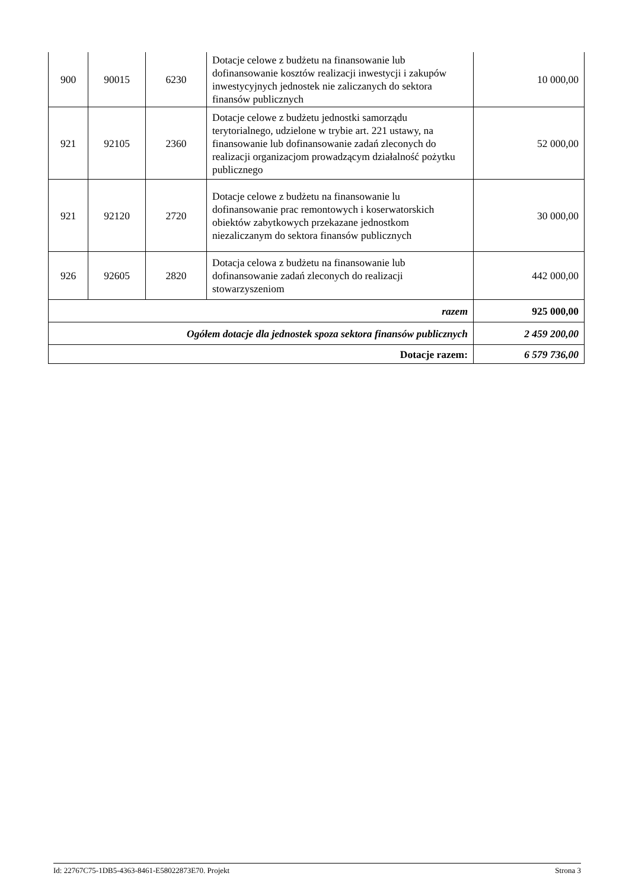| 900 | 90015 | 6230 | Dotacje celowe z budżetu na finansowanie lub dofinansowanie kosztów realizacji inwestycji i zakupów inwestycyjnych jednostek nie zaliczanych do sektora finansów publicznych | 10 000,00 |
| 921 | 92105 | 2360 | Dotacje celowe z budżetu jednostki samorządu terytorialnego, udzielone w trybie art. 221 ustawy, na finansowanie lub dofinansowanie zadań zleconych do realizacji organizacjom prowadzącym działalność pożytku publicznego | 52 000,00 |
| 921 | 92120 | 2720 | Dotacje celowe z budżetu na finansowanie lu dofinansowanie prac remontowych i koserwatorskich obiektów zabytkowych przekazane jednostkom niezaliczanym do sektora finansów publicznych | 30 000,00 |
| 926 | 92605 | 2820 | Dotacja celowa z budżetu na finansowanie lub dofinansowanie zadań zleconych do realizacji stowarzyszeniom | 442 000,00 |
| razem | | | | 925 000,00 |
| Ogółem dotacje dla jednostek spoza sektora finansów publicznych | | | | 2 459 200,00 |
| Dotacje razem: | | | | 6 579 736,00 |
Id: 22767C75-1DB5-4363-8461-E58022873E70. Projekt Strona 3